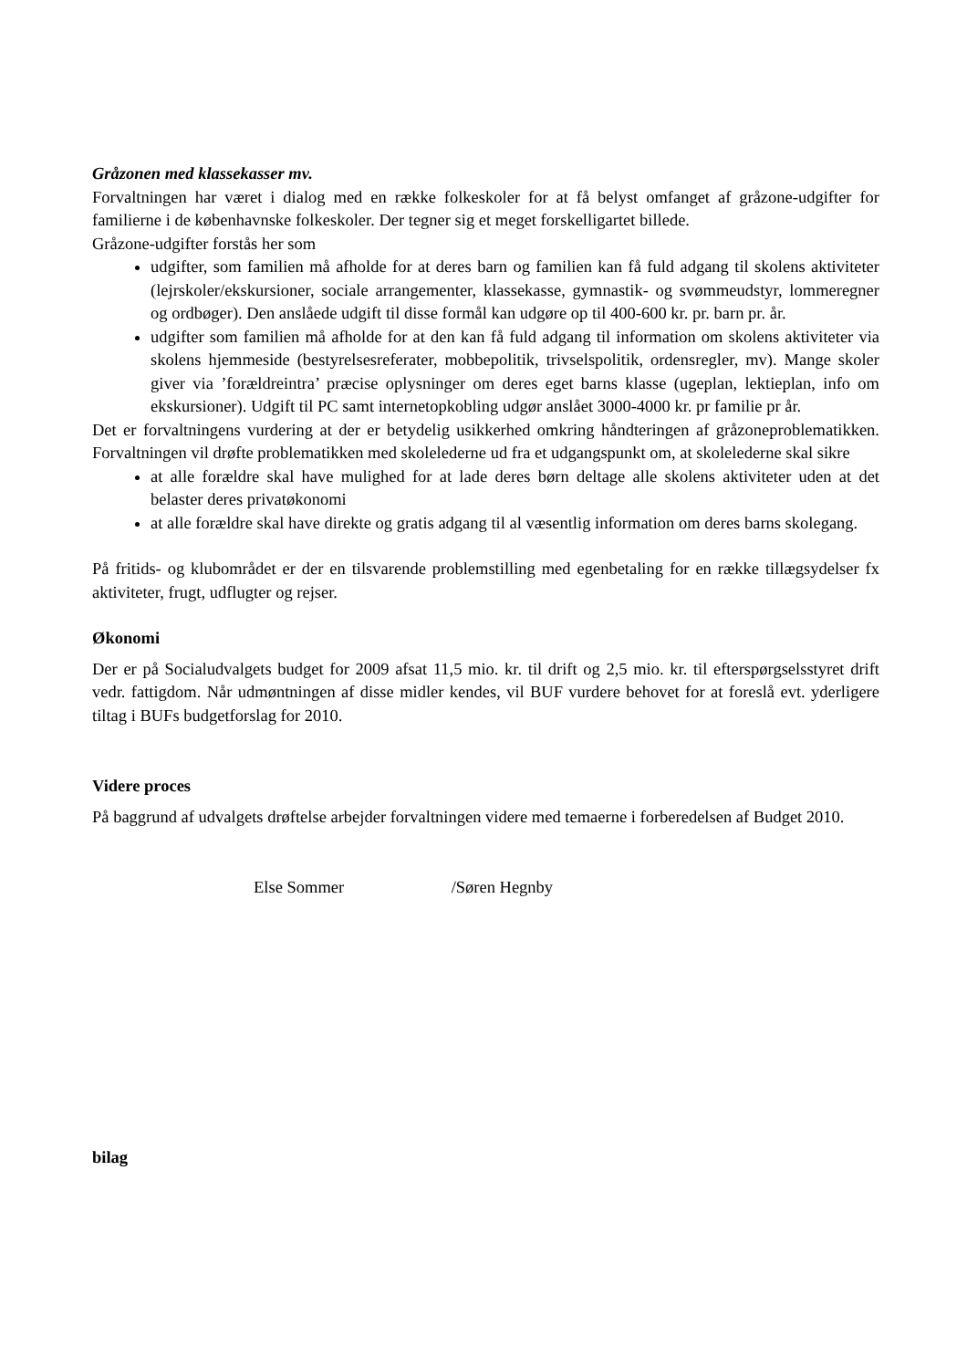Gråzonen med klassekasser mv.
Forvaltningen har været i dialog med en række folkeskoler for at få belyst omfanget af gråzone-udgifter for familierne i de københavnske folkeskoler. Der tegner sig et meget forskelligartet billede.
Gråzone-udgifter forstås her som
udgifter, som familien må afholde for at deres barn og familien kan få fuld adgang til skolens aktiviteter (lejrskoler/ekskursioner, sociale arrangementer, klassekasse, gymnastik- og svømmeudstyr, lommeregner og ordbøger). Den anslåede udgift til disse formål kan udgøre op til 400-600 kr. pr. barn pr. år.
udgifter som familien må afholde for at den kan få fuld adgang til information om skolens aktiviteter via skolens hjemmeside (bestyrelsesreferater, mobbepolitik, trivselspolitik, ordensregler, mv). Mange skoler giver via ’forældreintra’ præcise oplysninger om deres eget barns klasse (ugeplan, lektieplan, info om ekskursioner). Udgift til PC samt internetopkobling udgør anslået 3000-4000 kr. pr familie pr år.
Det er forvaltningens vurdering at der er betydelig usikkerhed omkring håndteringen af gråzoneproblematikken. Forvaltningen vil drøfte problematikken med skolelederne ud fra et udgangspunkt om, at skolelederne skal sikre
at alle forældre skal have mulighed for at lade deres børn deltage alle skolens aktiviteter uden at det belaster deres privatøkonomi
at alle forældre skal have direkte og gratis adgang til al væsentlig information om deres barns skolegang.
På fritids- og klubområdet er der en tilsvarende problemstilling med egenbetaling for en række tillægsydelser fx aktiviteter, frugt, udflugter og rejser.
Økonomi
Der er på Socialudvalgets budget for 2009 afsat 11,5 mio. kr. til drift og 2,5 mio. kr. til efterspørgselsstyret drift vedr. fattigdom. Når udmøntningen af disse midler kendes, vil BUF vurdere behovet for at foreslå evt. yderligere tiltag i BUFs budgetforslag for 2010.
Videre proces
På baggrund af udvalgets drøftelse arbejder forvaltningen videre med temaerne i forberedelsen af Budget 2010.
Else Sommer /Søren Hegnby
bilag